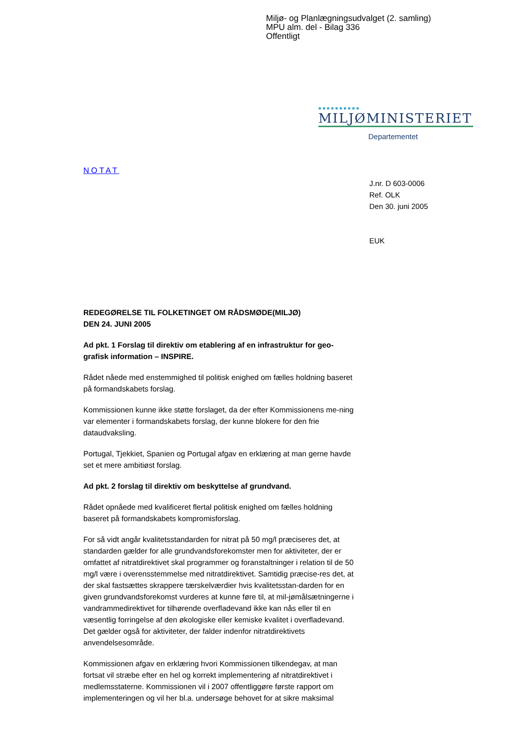Miljø- og Planlægningsudvalget (2. samling)
MPU alm. del - Bilag 336
Offentligt
■■■■■■■■■■
MILJØMINISTERIET
Departementet
NOTAT
J.nr. D 603-0006
Ref. OLK
Den 30. juni 2005
EUK
REDEGØRELSE TIL FOLKETINGET OM RÅDSMØDE(MILJØ)
DEN 24. JUNI 2005
Ad pkt. 1 Forslag til direktiv om etablering af en infrastruktur for geo-grafisk information – INSPIRE.
Rådet nåede med enstemmighed til politisk enighed om fælles holdning baseret på formandskabets forslag.
Kommissionen kunne ikke støtte forslaget, da der efter Kommissionens me-ning var elementer i formandskabets forslag, der kunne blokere for den frie dataudvaksling.
Portugal, Tjekkiet, Spanien og Portugal afgav en erklæring at man gerne havde set et mere ambitiøst forslag.
Ad pkt. 2 forslag til direktiv om beskyttelse af grundvand.
Rådet opnåede med kvalificeret flertal politisk enighed om fælles holdning baseret på formandskabets kompromisforslag.
For så vidt angår kvalitetsstandarden for nitrat på 50 mg/l præciseres det, at standarden gælder for alle grundvandsforekomster men for aktiviteter, der er omfattet af nitratdirektivet skal programmer og foranstaltninger i relation til de 50 mg/l være i overensstemmelse med nitratdirektivet. Samtidig præcise-res det, at der skal fastsættes skrappere tærskelværdier hvis kvalitetsstan-darden for en given grundvandsforekomst vurderes at kunne føre til, at mil-jømålsætningerne i vandrammedirektivet for tilhørende overfladevand ikke kan nås eller til en væsentlig forringelse af den økologiske eller kemiske kvalitet i overfladevand. Det gælder også for aktiviteter, der falder indenfor nitratdirektivets anvendelsesområde.
Kommissionen afgav en erklæring hvori Kommissionen tilkendegav, at man fortsat vil stræbe efter en hel og korrekt implementering af nitratdirektivet i medlemsstaterne. Kommissionen vil i 2007 offentliggøre første rapport om implementeringen og vil her bl.a. undersøge behovet for at sikre maksimal